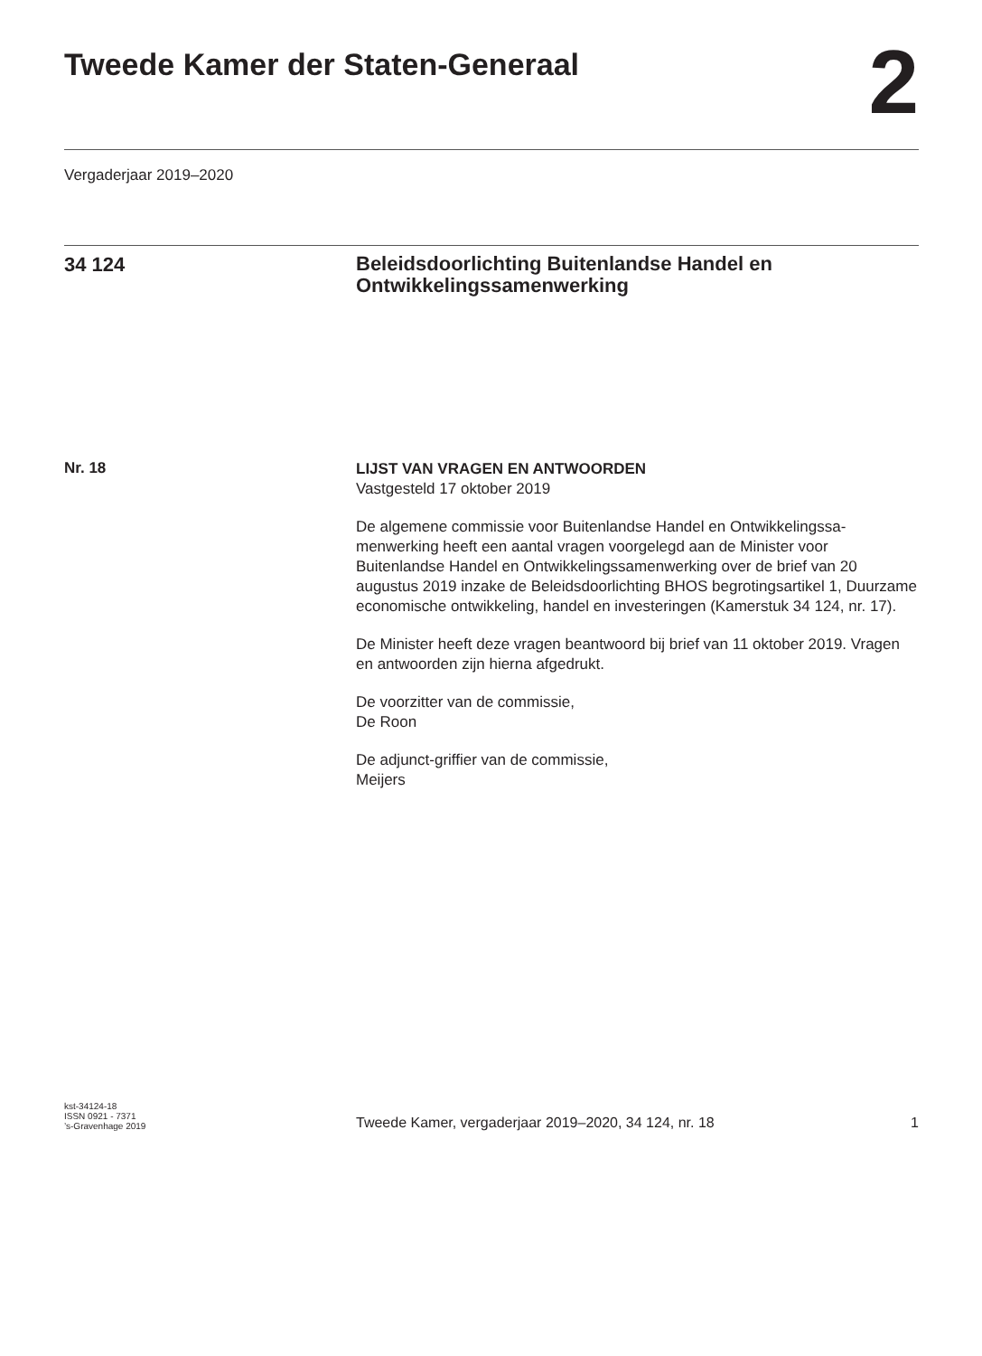Tweede Kamer der Staten-Generaal
2
Vergaderjaar 2019–2020
34 124
Beleidsdoorlichting Buitenlandse Handel en Ontwikkelingssamenwerking
Nr. 18
LIJST VAN VRAGEN EN ANTWOORDEN
Vastgesteld 17 oktober 2019
De algemene commissie voor Buitenlandse Handel en Ontwikkelingssa-menwerking heeft een aantal vragen voorgelegd aan de Minister voor Buitenlandse Handel en Ontwikkelingssamenwerking over de brief van 20 augustus 2019 inzake de Beleidsdoorlichting BHOS begrotingsartikel 1, Duurzame economische ontwikkeling, handel en investeringen (Kamerstuk 34 124, nr. 17).
De Minister heeft deze vragen beantwoord bij brief van 11 oktober 2019. Vragen en antwoorden zijn hierna afgedrukt.
De voorzitter van de commissie,
De Roon
De adjunct-griffier van de commissie,
Meijers
kst-34124-18
ISSN 0921 - 7371
’s-Gravenhage 2019
Tweede Kamer, vergaderjaar 2019–2020, 34 124, nr. 18
1